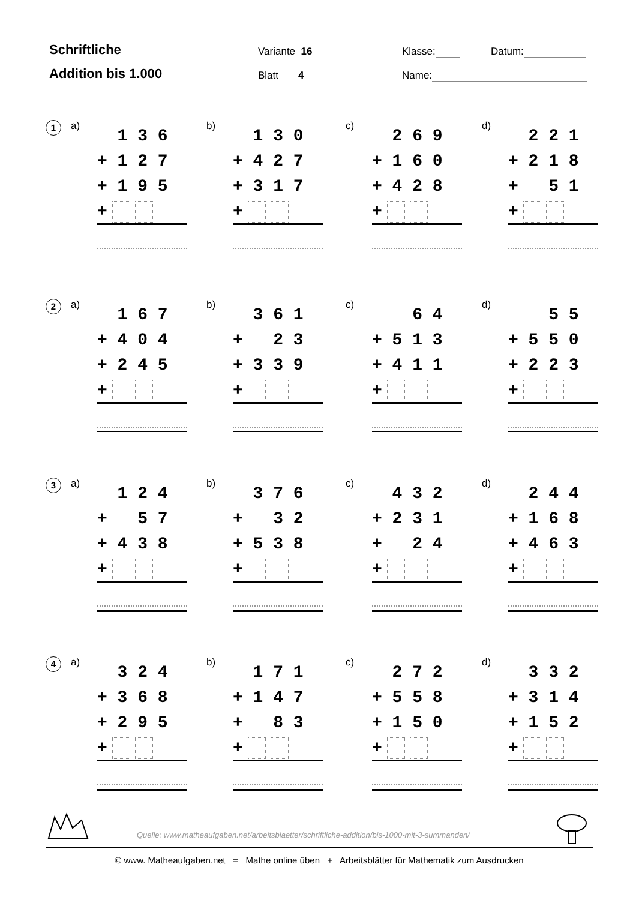Schriftliche
Addition bis 1.000
Variante 16
Blatt 4
Klasse: Datum:
Name:
1
a)
1 3 6
+ 1 2 7
+ 1 9 5
+
b)
1 3 0
+ 4 2 7
+ 3 1 7
+
c)
2 6 9
+ 1 6 0
+ 4 2 8
+
d)
2 2 1
+ 2 1 8
+ 5 1
+
2
a)
1 6 7
+ 4 0 4
+ 2 4 5
+
b)
3 6 1
+ 2 3
+ 3 3 9
+
c)
6 4
+ 5 1 3
+ 4 1 1
+
d)
5 5
+ 5 5 0
+ 2 2 3
+
3
a)
1 2 4
+ 5 7
+ 4 3 8
+
b)
3 7 6
+ 3 2
+ 5 3 8
+
c)
4 3 2
+ 2 3 1
+ 2 4
+
d)
2 4 4
+ 1 6 8
+ 4 6 3
+
4
a)
3 2 4
+ 3 6 8
+ 2 9 5
+
b)
1 7 1
+ 1 4 7
+ 8 3
+
c)
2 7 2
+ 5 5 8
+ 1 5 0
+
d)
3 3 2
+ 3 1 4
+ 1 5 2
+
Quelle: www.matheaufgaben.net/arbeitsblaetter/schriftliche-addition/bis-1000-mit-3-summanden/
© www. Matheaufgaben.net = Mathe online üben + Arbeitsblätter für Mathematik zum Ausdrucken